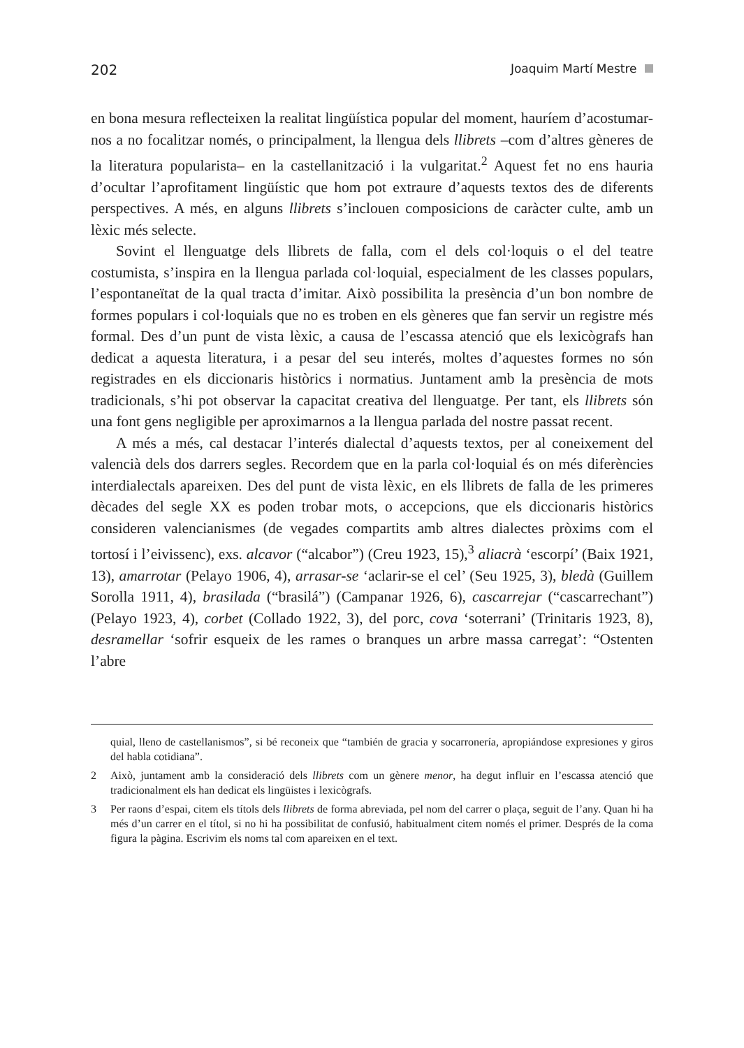202 Joaquim Martí Mestre
en bona mesura reflecteixen la realitat lingüística popular del moment, hauríem d’acostumar-nos a no focalitzar només, o principalment, la llengua dels llibrets –com d’altres gèneres de la literatura popularista– en la castellanització i la vulgaritat.<sup>2</sup> Aquest fet no ens hauria d’ocultar l’aprofitament lingüístic que hom pot extraure d’aquests textos des de diferents perspectives. A més, en alguns llibrets s’inclouen composicions de caràcter culte, amb un lèxic més selecte.
Sovint el llenguatge dels llibrets de falla, com el dels col·loquis o el del teatre costumista, s’inspira en la llengua parlada col·loquial, especialment de les classes populars, l’espontaneïtat de la qual tracta d’imitar. Això possibilita la presència d’un bon nombre de formes populars i col·loquials que no es troben en els gèneres que fan servir un registre més formal. Des d’un punt de vista lèxic, a causa de l’escassa atenció que els lexicògrafs han dedicat a aquesta literatura, i a pesar del seu interés, moltes d’aquestes formes no són registrades en els diccionaris històrics i normatius. Juntament amb la presència de mots tradicionals, s’hi pot observar la capacitat creativa del llenguatge. Per tant, els llibrets són una font gens negligible per aproximarnos a la llengua parlada del nostre passat recent.
A més a més, cal destacar l’interés dialectal d’aquests textos, per al coneixement del valencià dels dos darrers segles. Recordem que en la parla col·loquial és on més diferències interdialectals apareixen. Des del punt de vista lèxic, en els llibrets de falla de les primeres dècades del segle XX es poden trobar mots, o accepcions, que els diccionaris històrics consideren valencianismes (de vegades compartits amb altres dialectes pròxims com el tortosí i l’eivissenc), exs. alcavor (“alcabor”) (Creu 1923, 15),<sup>3</sup> aliacrà ‘escorpí’ (Baix 1921, 13), amarrotar (Pelayo 1906, 4), arrasar-se ‘aclarir-se el cel’ (Seu 1925, 3), bledà (Guillem Sorolla 1911, 4), brasilada (“brasilá”) (Campanar 1926, 6), cascarrejar (“cascarrechant”) (Pelayo 1923, 4), corbet (Collado 1922, 3), del porc, cova ‘soterrani’ (Trinitaris 1923, 8), desramellar ‘sofrir esqueix de les rames o branques un arbre massa carregat’: “Ostenten l’abre
quial, lleno de castellanismos”, si bé reconeix que “también de gracia y socarronería, apropiándose expresiones y giros del habla cotidiana”.
2 Això, juntament amb la consideració dels llibrets com un gènere menor, ha degut influir en l’escassa atenció que tradicionalment els han dedicat els lingüistes i lexicògrafs.
3 Per raons d’espai, citem els títols dels llibrets de forma abreviada, pel nom del carrer o plaça, seguit de l’any. Quan hi ha més d’un carrer en el títol, si no hi ha possibilitat de confusió, habitualment citem només el primer. Després de la coma figura la pàgina. Escrivim els noms tal com apareixen en el text.